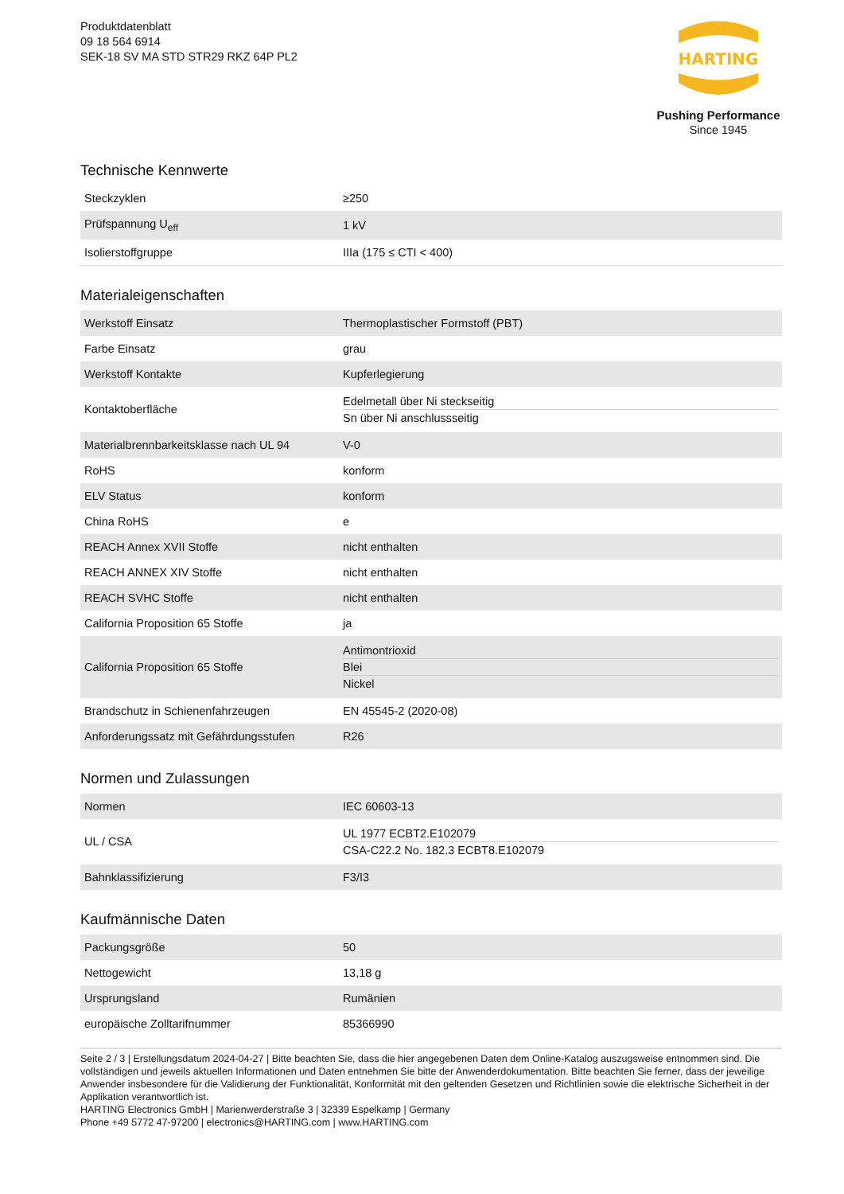Produktdatenblatt
09 18 564 6914
SEK-18 SV MA STD STR29 RKZ 64P PL2
HARTING
Pushing Performance
Since 1945
Technische Kennwerte
| Steckzyklen | ≥250 |
| Prüfspannung U<sub>eff</sub> | 1 kV |
| Isolierstoffgruppe | IIIa (175 ≤ CTI < 400) |
Materialeigenschaften
| Werkstoff Einsatz | Thermoplastischer Formstoff (PBT) |
| Farbe Einsatz | grau |
| Werkstoff Kontakte | Kupferlegierung |
| Kontaktoberfläche | Edelmetall über Ni steckseitig Sn über Ni anschlussseitig |
| Materialbrennbarkeitsklasse nach UL 94 | V-0 |
| RoHS | konform |
| ELV Status | konform |
| China RoHS | e |
| REACH Annex XVII Stoffe | nicht enthalten |
| REACH ANNEX XIV Stoffe | nicht enthalten |
| REACH SVHC Stoffe | nicht enthalten |
| California Proposition 65 Stoffe | ja |
| California Proposition 65 Stoffe | Antimontrioxid Blei Nickel |
| Brandschutz in Schienenfahrzeugen | EN 45545-2 (2020-08) |
| Anforderungssatz mit Gefährdungsstufen | R26 |
Normen und Zulassungen
| Normen | IEC 60603-13 |
| UL / CSA | UL 1977 ECBT2.E102079 CSA-C22.2 No. 182.3 ECBT8.E102079 |
| Bahnklassifizierung | F3/I3 |
Kaufmännische Daten
| Packungsgröße | 50 |
| Nettogewicht | 13,18 g |
| Ursprungsland | Rumänien |
| europäische Zolltarifnummer | 85366990 |
Seite 2 / 3 | Erstellungsdatum 2024-04-27 | Bitte beachten Sie, dass die hier angegebenen Daten dem Online-Katalog auszugsweise entnommen sind. Die vollständigen und jeweils aktuellen Informationen und Daten entnehmen Sie bitte der Anwenderdokumentation. Bitte beachten Sie ferner, dass der jeweilige Anwender insbesondere für die Validierung der Funktionalität, Konformität mit den geltenden Gesetzen und Richtlinien sowie die elektrische Sicherheit in der Applikation verantwortlich ist.
HARTING Electronics GmbH | Marienwerderstraße 3 | 32339 Espelkamp | Germany
Phone +49 5772 47-97200 | electronics@HARTING.com | www.HARTING.com